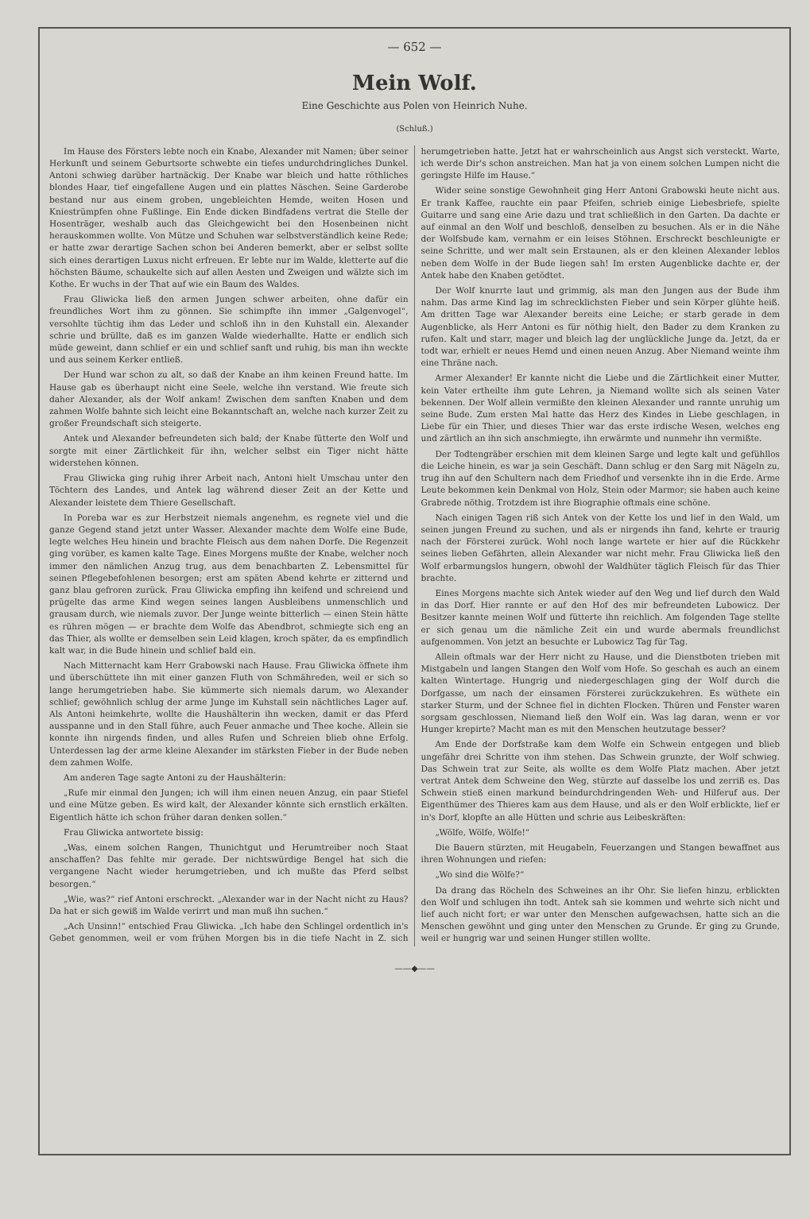— 652 —
Mein Wolf.
Eine Geschichte aus Polen von Heinrich Nuhe.
(Schluß.)
Im Hause des Försters lebte noch ein Knabe, Alexander mit Namen; über seiner Herkunft und seinem Geburtsorte schwebte ein tiefes undurchdringliches Dunkel. Antoni schwieg darüber hartnäckig. Der Knabe war bleich und hatte röthliches blondes Haar, tief eingefallene Augen und ein plattes Näschen. Seine Garderobe bestand nur aus einem groben, ungebleichten Hemde, weiten Hosen und Kniestrümpfen ohne Fußlinge. Ein Ende dicken Bindfadens vertrat die Stelle der Hosenträger, weshalb auch das Gleichgewicht bei den Hosenbeinen nicht herauskommen wollte. Von Mütze und Schuhen war selbstverständlich keine Rede; er hatte zwar derartige Sachen schon bei Anderen bemerkt, aber er selbst sollte sich eines derartigen Luxus nicht erfreuen. Er lebte nur im Walde, kletterte auf die höchsten Bäume, schaukelte sich auf allen Aesten und Zweigen und wälzte sich im Kothe. Er wuchs in der That auf wie ein Baum des Waldes.
Frau Gliwicka ließ den armen Jungen schwer arbeiten, ohne dafür ein freundliches Wort ihm zu gönnen. Sie schimpfte ihn immer „Galgenvogel“, versohlte tüchtig ihm das Leder und schloß ihn in den Kuhstall ein. Alexander schrie und brüllte, daß es im ganzen Walde wiederhallte. Hatte er endlich sich müde geweint, dann schlief er ein und schlief sanft und ruhig, bis man ihn weckte und aus seinem Kerker entließ.
Der Hund war schon zu alt, so daß der Knabe an ihm keinen Freund hatte. Im Hause gab es überhaupt nicht eine Seele, welche ihn verstand. Wie freute sich daher Alexander, als der Wolf ankam! Zwischen dem sanften Knaben und dem zahmen Wolfe bahnte sich leicht eine Bekanntschaft an, welche nach kurzer Zeit zu großer Freundschaft sich steigerte.
Antek und Alexander befreundeten sich bald; der Knabe fütterte den Wolf und sorgte mit einer Zärtlichkeit für ihn, welcher selbst ein Tiger nicht hätte widerstehen können.
Frau Gliwicka ging ruhig ihrer Arbeit nach, Antoni hielt Umschau unter den Töchtern des Landes, und Antek lag während dieser Zeit an der Kette und Alexander leistete dem Thiere Gesellschaft.
In Poreba war es zur Herbstzeit niemals angenehm, es regnete viel und die ganze Gegend stand jetzt unter Wasser. Alexander machte dem Wolfe eine Bude, legte welches Heu hinein und brachte Fleisch aus dem nahen Dorfe. Die Regenzeit ging vorüber, es kamen kalte Tage. Eines Morgens mußte der Knabe, welcher noch immer den nämlichen Anzug trug, aus dem benachbarten Z. Lebensmittel für seinen Pflegebefohlenen besorgen; erst am späten Abend kehrte er zitternd und ganz blau gefroren zurück. Frau Gliwicka empfing ihn keifend und schreiend und prügelte das arme Kind wegen seines langen Ausbleibens unmenschlich und grausam durch, wie niemals zuvor. Der Junge weinte bitterlich — einen Stein hätte es rühren mögen — er brachte dem Wolfe das Abendbrot, schmiegte sich eng an das Thier, als wollte er demselben sein Leid klagen, kroch später, da es empfindlich kalt war, in die Bude hinein und schlief bald ein.
Nach Mitternacht kam Herr Grabowski nach Hause. Frau Gliwicka öffnete ihm und überschüttete ihn mit einer ganzen Fluth von Schmähreden, weil er sich so lange herumgetrieben habe. Sie kümmerte sich niemals darum, wo Alexander schlief; gewöhnlich schlug der arme Junge im Kuhstall sein nächtliches Lager auf. Als Antoni heimkehrte, wollte die Haushälterin ihn wecken, damit er das Pferd ausspanne und in den Stall führe, auch Feuer anmache und Thee koche. Allein sie konnte ihn nirgends finden, und alles Rufen und Schreien blieb ohne Erfolg. Unterdessen lag der arme kleine Alexander im stärksten Fieber in der Bude neben dem zahmen Wolfe.
Am anderen Tage sagte Antoni zu der Haushälterin:
„Rufe mir einmal den Jungen; ich will ihm einen neuen Anzug, ein paar Stiefel und eine Mütze geben. Es wird kalt, der Alexander könnte sich ernstlich erkälten. Eigentlich hätte ich schon früher daran denken sollen.“
Frau Gliwicka antwortete bissig:
„Was, einem solchen Rangen, Thunichtgut und Herumtreiber noch Staat anschaffen? Das fehlte mir gerade. Der nichtswürdige Bengel hat sich die vergangene Nacht wieder herumgetrieben, und ich mußte das Pferd selbst besorgen.“
„Wie, was?“ rief Antoni erschreckt. „Alexander war in der Nacht nicht zu Haus? Da hat er sich gewiß im Walde verirrt und man muß ihn suchen.“
„Ach Unsinn!“ entschied Frau Gliwicka. „Ich habe den Schlingel ordentlich in's Gebet genommen, weil er vom frühen Morgen bis in die tiefe Nacht in Z. sich herumgetrieben hatte. Jetzt hat er wahrscheinlich aus Angst sich versteckt. Warte, ich werde Dir's schon anstreichen. Man hat ja von einem solchen Lumpen nicht die geringste Hilfe im Hause.“
Wider seine sonstige Gewohnheit ging Herr Antoni Grabowski heute nicht aus. Er trank Kaffee, rauchte ein paar Pfeifen, schrieb einige Liebesbriefe, spielte Guitarre und sang eine Arie dazu und trat schließlich in den Garten. Da dachte er auf einmal an den Wolf und beschloß, denselben zu besuchen. Als er in die Nähe der Wolfsbude kam, vernahm er ein leises Stöhnen. Erschreckt beschleunigte er seine Schritte, und wer malt sein Erstaunen, als er den kleinen Alexander leblos neben dem Wolfe in der Bude liegen sah! Im ersten Augenblicke dachte er, der Antek habe den Knaben getödtet.
Der Wolf knurrte laut und grimmig, als man den Jungen aus der Bude ihm nahm. Das arme Kind lag im schrecklichsten Fieber und sein Körper glühte heiß. Am dritten Tage war Alexander bereits eine Leiche; er starb gerade in dem Augenblicke, als Herr Antoni es für nöthig hielt, den Bader zu dem Kranken zu rufen. Kalt und starr, mager und bleich lag der unglückliche Junge da. Jetzt, da er todt war, erhielt er neues Hemd und einen neuen Anzug. Aber Niemand weinte ihm eine Thräne nach.
Armer Alexander! Er kannte nicht die Liebe und die Zärtlichkeit einer Mutter, kein Vater ertheilte ihm gute Lehren, ja Niemand wollte sich als seinen Vater bekennen. Der Wolf allein vermißte den kleinen Alexander und rannte unruhig um seine Bude. Zum ersten Mal hatte das Herz des Kindes in Liebe geschlagen, in Liebe für ein Thier, und dieses Thier war das erste irdische Wesen, welches eng und zärtlich an ihn sich anschmiegte, ihn erwärmte und nunmehr ihn vermißte.
Der Todtengräber erschien mit dem kleinen Sarge und legte kalt und gefühllos die Leiche hinein, es war ja sein Geschäft. Dann schlug er den Sarg mit Nägeln zu, trug ihn auf den Schultern nach dem Friedhof und versenkte ihn in die Erde. Arme Leute bekommen kein Denkmal von Holz, Stein oder Marmor; sie haben auch keine Grabrede nöthig. Trotzdem ist ihre Biographie oftmals eine schöne.
Nach einigen Tagen riß sich Antek von der Kette los und lief in den Wald, um seinen jungen Freund zu suchen, und als er nirgends ihn fand, kehrte er traurig nach der Försterei zurück. Wohl noch lange wartete er hier auf die Rückkehr seines lieben Gefährten, allein Alexander war nicht mehr. Frau Gliwicka ließ den Wolf erbarmungslos hungern, obwohl der Waldhüter täglich Fleisch für das Thier brachte.
Eines Morgens machte sich Antek wieder auf den Weg und lief durch den Wald in das Dorf. Hier rannte er auf den Hof des mir befreundeten Lubowicz. Der Besitzer kannte meinen Wolf und fütterte ihn reichlich. Am folgenden Tage stellte er sich genau um die nämliche Zeit ein und wurde abermals freundlichst aufgenommen. Von jetzt an besuchte er Lubowicz Tag für Tag.
Allein oftmals war der Herr nicht zu Hause, und die Dienstboten trieben mit Mistgabeln und langen Stangen den Wolf vom Hofe. So geschah es auch an einem kalten Wintertage. Hungrig und niedergeschlagen ging der Wolf durch die Dorfgasse, um nach der einsamen Försterei zurückzukehren. Es wüthete ein starker Sturm, und der Schnee fiel in dichten Flocken. Thüren und Fenster waren sorgsam geschlossen, Niemand ließ den Wolf ein. Was lag daran, wenn er vor Hunger krepirte? Macht man es mit den Menschen heutzutage besser?
Am Ende der Dorfstraße kam dem Wolfe ein Schwein entgegen und blieb ungefähr drei Schritte von ihm stehen. Das Schwein grunzte, der Wolf schwieg. Das Schwein trat zur Seite, als wollte es dem Wolfe Platz machen. Aber jetzt vertrat Antek dem Schweine den Weg, stürzte auf dasselbe los und zerriß es. Das Schwein stieß einen markund beindurchdringenden Weh- und Hilferuf aus. Der Eigenthümer des Thieres kam aus dem Hause, und als er den Wolf erblickte, lief er in's Dorf, klopfte an alle Hütten und schrie aus Leibeskräften:
„Wölfe, Wölfe, Wölfe!“
Die Bauern stürzten, mit Heugabeln, Feuerzangen und Stangen bewaffnet aus ihren Wohnungen und riefen:
„Wo sind die Wölfe?“
Da drang das Röcheln des Schweines an ihr Ohr. Sie liefen hinzu, erblickten den Wolf und schlugen ihn todt. Antek sah sie kommen und wehrte sich nicht und lief auch nicht fort; er war unter den Menschen aufgewachsen, hatte sich an die Menschen gewöhnt und ging unter den Menschen zu Grunde. Er ging zu Grunde, weil er hungrig war und seinen Hunger stillen wollte.
——◆——